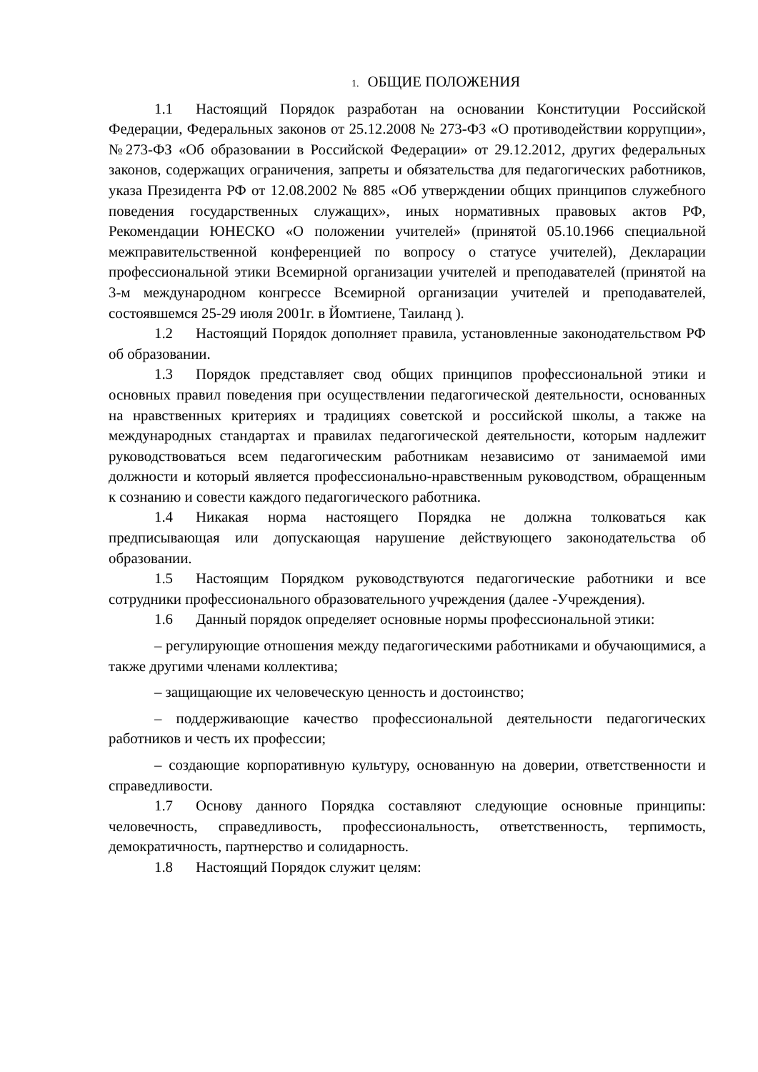1. ОБЩИЕ ПОЛОЖЕНИЯ
1.1 Настоящий Порядок разработан на основании Конституции Российской Федерации, Федеральных законов от 25.12.2008 № 273-ФЗ «О противодействии коррупции», №273-ФЗ «Об образовании в Российской Федерации» от 29.12.2012, других федеральных законов, содержащих ограничения, запреты и обязательства для педагогических работников, указа Президента РФ от 12.08.2002 № 885 «Об утверждении общих принципов служебного поведения государственных служащих», иных нормативных правовых актов РФ, Рекомендации ЮНЕСКО «О положении учителей» (принятой 05.10.1966 специальной межправительственной конференцией по вопросу о статусе учителей), Декларации профессиональной этики Всемирной организации учителей и преподавателей (принятой на 3-м международном конгрессе Всемирной организации учителей и преподавателей, состоявшемся 25-29 июля 2001г. в Йомтиене, Таиланд ).
1.2 Настоящий Порядок дополняет правила, установленные законодательством РФ об образовании.
1.3 Порядок представляет свод общих принципов профессиональной этики и основных правил поведения при осуществлении педагогической деятельности, основанных на нравственных критериях и традициях советской и российской школы, а также на международных стандартах и правилах педагогической деятельности, которым надлежит руководствоваться всем педагогическим работникам независимо от занимаемой ими должности и который является профессионально-нравственным руководством, обращенным к сознанию и совести каждого педагогического работника.
1.4 Никакая норма настоящего Порядка не должна толковаться как предписывающая или допускающая нарушение действующего законодательства об образовании.
1.5 Настоящим Порядком руководствуются педагогические работники и все сотрудники профессионального образовательного учреждения (далее -Учреждения).
1.6 Данный порядок определяет основные нормы профессиональной этики:
– регулирующие отношения между педагогическими работниками и обучающимися, а также другими членами коллектива;
– защищающие их человеческую ценность и достоинство;
– поддерживающие качество профессиональной деятельности педагогических работников и честь их профессии;
– создающие корпоративную культуру, основанную на доверии, ответственности и справедливости.
1.7 Основу данного Порядка составляют следующие основные принципы: человечность, справедливость, профессиональность, ответственность, терпимость, демократичность, партнерство и солидарность.
1.8 Настоящий Порядок служит целям: